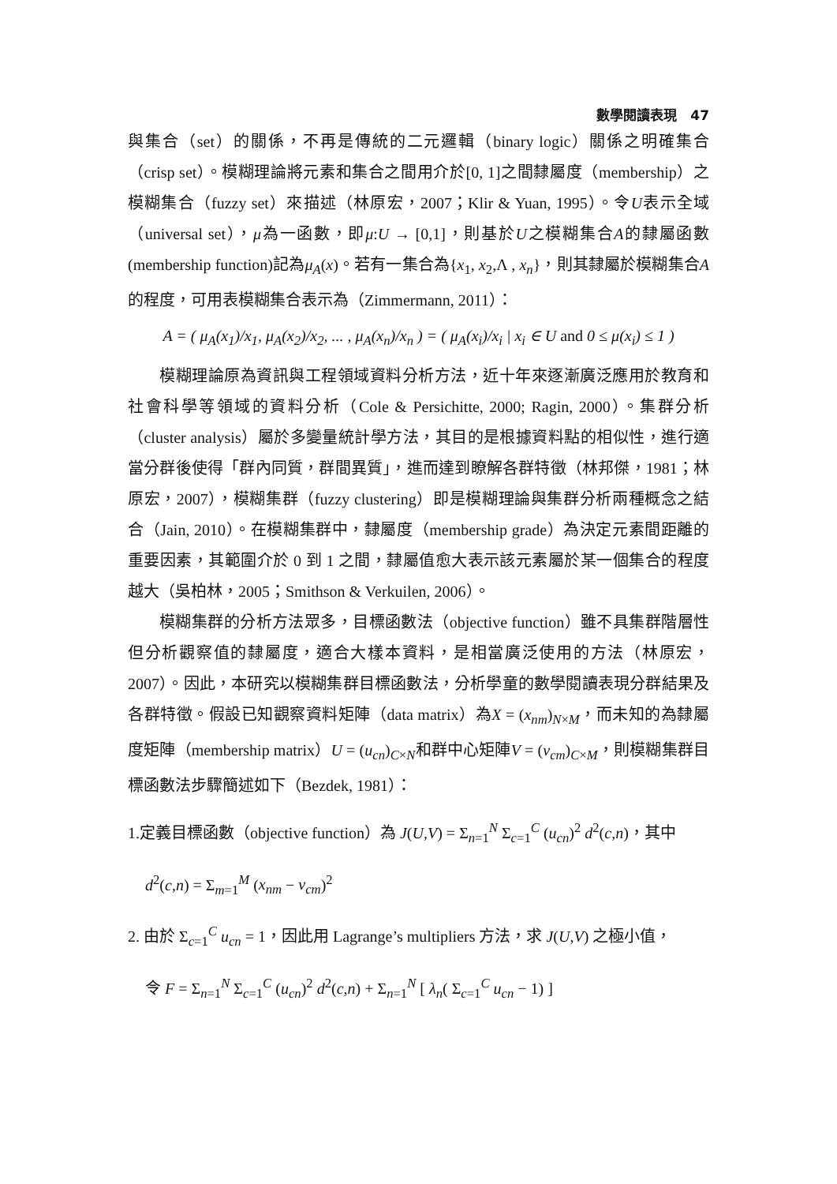數學閱讀表現　47
與集合（set）的關係，不再是傳統的二元邏輯（binary logic）關係之明確集合（crisp set）。模糊理論將元素和集合之間用介於[0, 1]之間隸屬度（membership）之模糊集合（fuzzy set）來描述（林原宏，2007；Klir & Yuan, 1995）。令U表示全域（universal set），μ為一函數，即μ:U → [0,1]，則基於U之模糊集合A的隸屬函數(membership function)記為μ<sub>A</sub>(x)。若有一集合為{x<sub>1</sub>, x<sub>2</sub>,Λ , x<sub>n</sub>}，則其隸屬於模糊集合A的程度，可用表模糊集合表示為（Zimmermann, 2011）：
A = ( μ<sub>A</sub>(x<sub>1</sub>)/x<sub>1</sub>, μ<sub>A</sub>(x<sub>2</sub>)/x<sub>2</sub>, ... , μ<sub>A</sub>(x<sub>n</sub>)/x<sub>n</sub> ) = ( μ<sub>A</sub>(x<sub>i</sub>)/x<sub>i</sub> | x<sub>i</sub> ∈ U and 0 ≤ μ(x<sub>i</sub>) ≤ 1 )
模糊理論原為資訊與工程領域資料分析方法，近十年來逐漸廣泛應用於教育和社會科學等領域的資料分析（Cole & Persichitte, 2000; Ragin, 2000）。集群分析（cluster analysis）屬於多變量統計學方法，其目的是根據資料點的相似性，進行適當分群後使得「群內同質，群間異質」，進而達到瞭解各群特徵（林邦傑，1981；林原宏，2007），模糊集群（fuzzy clustering）即是模糊理論與集群分析兩種概念之結合（Jain, 2010）。在模糊集群中，隸屬度（membership grade）為決定元素間距離的重要因素，其範圍介於 0 到 1 之間，隸屬值愈大表示該元素屬於某一個集合的程度越大（吳柏林，2005；Smithson & Verkuilen, 2006）。
模糊集群的分析方法眾多，目標函數法（objective function）雖不具集群階層性但分析觀察值的隸屬度，適合大樣本資料，是相當廣泛使用的方法（林原宏，2007）。因此，本研究以模糊集群目標函數法，分析學童的數學閱讀表現分群結果及各群特徵。假設已知觀察資料矩陣（data matrix）為X = (x<sub>nm</sub>)<sub>N×M</sub>，而未知的為隸屬度矩陣（membership matrix）U = (u<sub>cn</sub>)<sub>C×N</sub>和群中心矩陣V = (v<sub>cm</sub>)<sub>C×M</sub>，則模糊集群目標函數法步驟簡述如下（Bezdek, 1981）：
1.定義目標函數（objective function）為 J(U,V) = Σ<sub>n=1</sub><sup>N</sup> Σ<sub>c=1</sub><sup>C</sup> (u<sub>cn</sub>)<sup>2</sup> d<sup>2</sup>(c,n)，其中
d<sup>2</sup>(c,n) = Σ<sub>m=1</sub><sup>M</sup> (x<sub>nm</sub> − v<sub>cm</sub>)<sup>2</sup>
2. 由於 Σ<sub>c=1</sub><sup>C</sup> u<sub>cn</sub> = 1，因此用 Lagrange’s multipliers 方法，求 J(U,V) 之極小值，
令 F = Σ<sub>n=1</sub><sup>N</sup> Σ<sub>c=1</sub><sup>C</sup> (u<sub>cn</sub>)<sup>2</sup> d<sup>2</sup>(c,n) + Σ<sub>n=1</sub><sup>N</sup> [ λ<sub>n</sub>( Σ<sub>c=1</sub><sup>C</sup> u<sub>cn</sub> − 1) ]